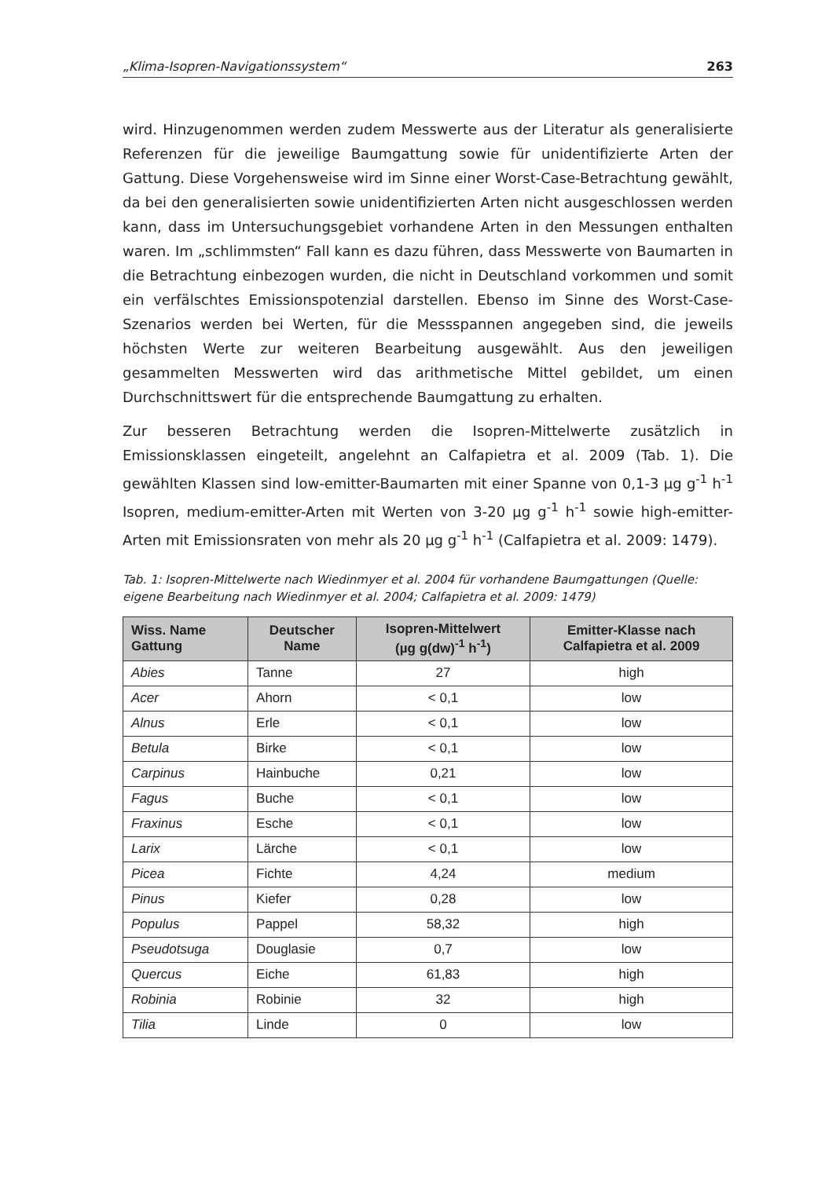„Klima-Isopren-Navigationssystem“263
wird. Hinzugenommen werden zudem Messwerte aus der Literatur als generalisierte Referenzen für die jeweilige Baumgattung sowie für unidentifizierte Arten der Gattung. Diese Vorgehensweise wird im Sinne einer Worst-Case-Betrachtung gewählt, da bei den generalisierten sowie unidentifizierten Arten nicht ausgeschlossen werden kann, dass im Untersuchungsgebiet vorhandene Arten in den Messungen enthalten waren. Im „schlimmsten“ Fall kann es dazu führen, dass Messwerte von Baumarten in die Betrachtung einbezogen wurden, die nicht in Deutschland vorkommen und somit ein verfälschtes Emissionspotenzial darstellen. Ebenso im Sinne des Worst-Case-Szenarios werden bei Werten, für die Messspannen angegeben sind, die jeweils höchsten Werte zur weiteren Bearbeitung ausgewählt. Aus den jeweiligen gesammelten Messwerten wird das arithmetische Mittel gebildet, um einen Durchschnittswert für die entsprechende Baumgattung zu erhalten.
Zur besseren Betrachtung werden die Isopren-Mittelwerte zusätzlich in Emissionsklassen eingeteilt, angelehnt an Calfapietra et al. 2009 (Tab. 1). Die gewählten Klassen sind low-emitter-Baumarten mit einer Spanne von 0,1-3 µg g<sup>-1</sup> h<sup>-1</sup> Isopren, medium-emitter-Arten mit Werten von 3-20 µg g<sup>-1</sup> h<sup>-1</sup> sowie high-emitter-Arten mit Emissionsraten von mehr als 20 µg g<sup>-1</sup> h<sup>-1</sup> (Calfapietra et al. 2009: 1479).
Tab. 1: Isopren-Mittelwerte nach Wiedinmyer et al. 2004 für vorhandene Baumgattungen (Quelle: eigene Bearbeitung nach Wiedinmyer et al. 2004; Calfapietra et al. 2009: 1479)
| Wiss. Name Gattung | Deutscher Name | Isopren-Mittelwert (µg g(dw)<sup>-1</sup> h<sup>-1</sup>) | Emitter-Klasse nach Calfapietra et al. 2009 |
| --- | --- | --- | --- |
| Abies | Tanne | 27 | high |
| Acer | Ahorn | < 0,1 | low |
| Alnus | Erle | < 0,1 | low |
| Betula | Birke | < 0,1 | low |
| Carpinus | Hainbuche | 0,21 | low |
| Fagus | Buche | < 0,1 | low |
| Fraxinus | Esche | < 0,1 | low |
| Larix | Lärche | < 0,1 | low |
| Picea | Fichte | 4,24 | medium |
| Pinus | Kiefer | 0,28 | low |
| Populus | Pappel | 58,32 | high |
| Pseudotsuga | Douglasie | 0,7 | low |
| Quercus | Eiche | 61,83 | high |
| Robinia | Robinie | 32 | high |
| Tilia | Linde | 0 | low |